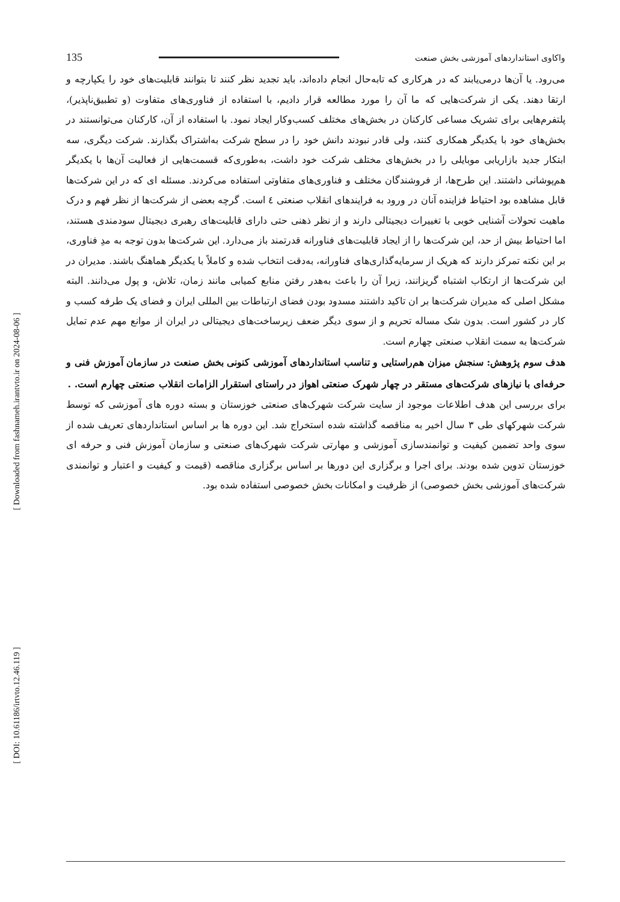[ Downloaded from fashnameh.irantvto.ir on 2024-08-06 ]
[ DOI: 10.61186/irtvto.12.46.119 ]
واکاوی استانداردهای آموزشی بخش صنعت 135
می‌رود. یا آن‌ها درمی‌یابند که در هرکاری که تابه‌حال انجام داده‌اند، باید تجدید نظر کنند تا بتوانند قابلیت‌های خود را یکپارچه و ارتقا دهند. یکی از شرکت‌هایی که ما آن را مورد مطالعه قرار دادیم، با استفاده از فناوری‌های متفاوت (و تطبیق‌ناپذیر)، پلتفرم‌هایی برای تشریک مساعی کارکنان در بخش‌های مختلف کسب‌وکار ایجاد نمود. با استفاده از آن، کارکنان می‌توانستند در بخش‌های خود با یکدیگر همکاری کنند، ولی قادر نبودند دانش خود را در سطح شرکت به‌اشتراک بگذارند. شرکت دیگری، سه ابتکار جدید بازاریابی موبایلی را در بخش‌های مختلف شرکت خود داشت، به‌طوری‌که قسمت‌هایی از فعالیت آن‌ها با یکدیگر هم‌پوشانی داشتند. این طرح‌ها، از فروشندگان مختلف و فناوری‌های متفاوتی استفاده می‌کردند. مسئله ای که در این شرکت‌ها قابل مشاهده بود احتیاط فزاینده آنان در ورود به فرایندهای انقلاب صنعتی ٤ است. گرچه بعضی از شرکت‌ها از نظر فهم و درک ماهیت تحولات آشنایی خوبی با تغییرات دیجیتالی دارند و از نظر ذهنی حتی دارای قابلیت‌های رهبری دیجیتال سودمندی هستند، اما احتیاط بیش از حد، این شرکت‌ها را از ایجاد قابلیت‌های فناورانه قدرتمند باز می‌دارد. این شرکت‌ها بدون توجه به مدِ فناوری، بر این نکته تمرکز دارند که هریک از سرمایه‌گذاری‌های فناورانه، به‌دقت انتخاب شده و کاملاً با یکدیگر هماهنگ باشند. مدیران در این شرکت‌ها از ارتکاب اشتباه گریزانند، زیرا آن را باعث به‌هدر رفتن منابع کمیابی مانند زمان، تلاش، و پول می‌دانند. البته مشکل اصلی که مدیران شرکت‌ها بر ان تاکید داشتند مسدود بودن فضای ارتباطات بین المللی ایران و فضای یک طرفه کسب و کار در کشور است. بدون شک مساله تحریم و از سوی دیگر ضعف زیرساخت‌های دیجیتالی در ایران از موانع مهم عدم تمایل شرکت‌ها به سمت انقلاب صنعتی چهارم است.
هدف سوم پژوهش: سنجش میزان هم‌راستایی و تناسب استانداردهای آموزشی کنونی بخش صنعت در سازمان آموزش فنی و حرفه‌ای با نیازهای شرکت‌های مستقر در چهار شهرک صنعتی اهواز در راستای استقرار الزامات انقلاب صنعتی چهارم است. .
برای بررسی این هدف اطلاعات موجود از سایت شرکت شهرک‌های صنعتی خوزستان و بسته دوره های آموزشی که توسط شرکت شهرکهای طی ۳ سال اخیر به مناقصه گذاشته شده استخراج شد. این دوره ها بر اساس استانداردهای تعریف شده از سوی واحد تضمین کیفیت و توانمندسازی آموزشی و مهارتی شرکت شهرک‌های صنعتی و سازمان آموزش فنی و حرفه ای خوزستان تدوین شده بودند. برای اجرا و برگزاری این دورها بر اساس برگزاری مناقصه (قیمت و کیفیت و اعتبار و توانمندی شرکت‌های آموزشی بخش خصوصی) از ظرفیت و امکانات بخش خصوصی استفاده شده بود.